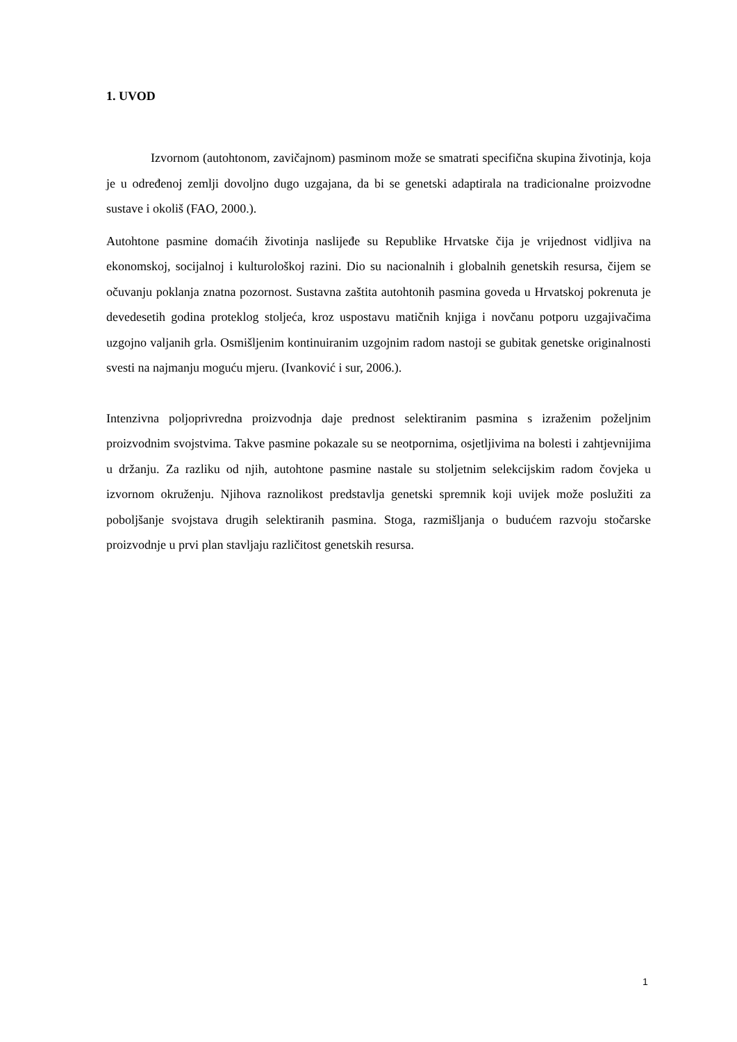1. UVOD
Izvornom (autohtonom, zavičajnom) pasminom može se smatrati specifična skupina životinja, koja je u određenoj zemlji dovoljno dugo uzgajana, da bi se genetski adaptirala na tradicionalne proizvodne sustave i okoliš (FAO, 2000.).
Autohtone pasmine domaćih životinja naslijeđe su Republike Hrvatske čija je vrijednost vidljiva na ekonomskoj, socijalnoj i kulturološkoj razini. Dio su nacionalnih i globalnih genetskih resursa, čijem se očuvanju poklanja znatna pozornost. Sustavna zaštita autohtonih pasmina goveda u Hrvatskoj pokrenuta je devedesetih godina proteklog stoljeća, kroz uspostavu matičnih knjiga i novčanu potporu uzgajivačima uzgojno valjanih grla. Osmišljenim kontinuiranim uzgojnim radom nastoji se gubitak genetske originalnosti svesti na najmanju moguću mjeru. (Ivanković i sur, 2006.).
Intenzivna poljoprivredna proizvodnja daje prednost selektiranim pasmina s izraženim poželjnim proizvodnim svojstvima. Takve pasmine pokazale su se neotpornima, osjetljivima na bolesti i zahtjevnijima u držanju. Za razliku od njih, autohtone pasmine nastale su stoljetnim selekcijskim radom čovjeka u izvornom okruženju. Njihova raznolikost predstavlja genetski spremnik koji uvijek može poslužiti za poboljšanje svojstava drugih selektiranih pasmina. Stoga, razmišljanja o budućem razvoju stočarske proizvodnje u prvi plan stavljaju različitost genetskih resursa.
1